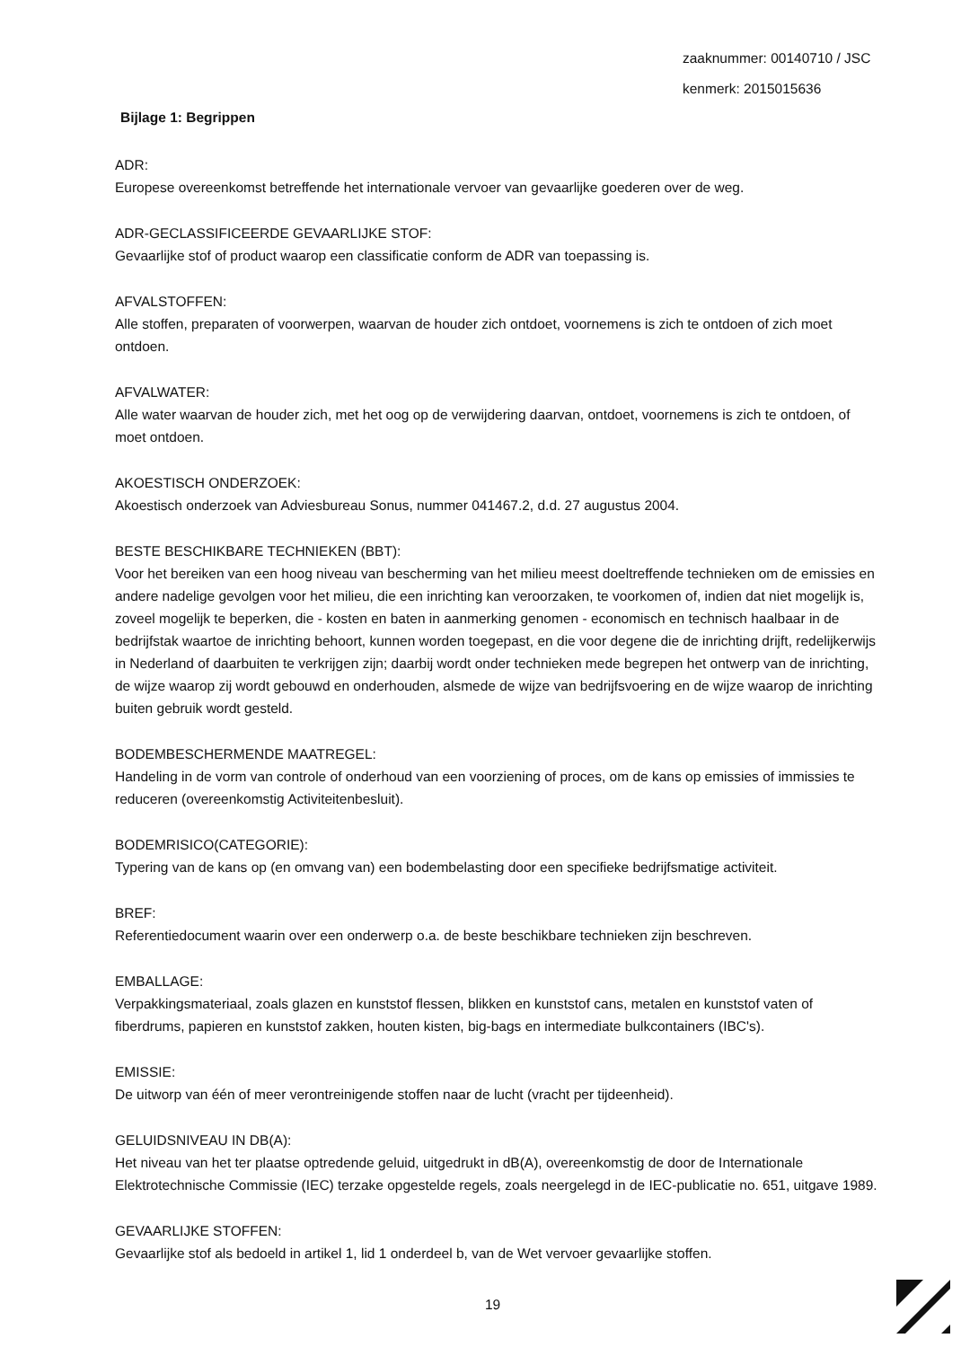zaaknummer: 00140710 / JSC
kenmerk: 2015015636
Bijlage 1: Begrippen
ADR:
Europese overeenkomst betreffende het internationale vervoer van gevaarlijke goederen over de weg.
ADR-GECLASSIFICEERDE GEVAARLIJKE STOF:
Gevaarlijke stof of product waarop een classificatie conform de ADR van toepassing is.
AFVALSTOFFEN:
Alle stoffen, preparaten of voorwerpen, waarvan de houder zich ontdoet, voornemens is zich te ontdoen of zich moet ontdoen.
AFVALWATER:
Alle water waarvan de houder zich, met het oog op de verwijdering daarvan, ontdoet, voornemens is zich te ontdoen, of moet ontdoen.
AKOESTISCH ONDERZOEK:
Akoestisch onderzoek van Adviesbureau Sonus, nummer 041467.2, d.d. 27 augustus 2004.
BESTE BESCHIKBARE TECHNIEKEN (BBT):
Voor het bereiken van een hoog niveau van bescherming van het milieu meest doeltreffende technieken om de emissies en andere nadelige gevolgen voor het milieu, die een inrichting kan veroorzaken, te voorkomen of, indien dat niet mogelijk is, zoveel mogelijk te beperken, die - kosten en baten in aanmerking genomen - economisch en technisch haalbaar in de bedrijfstak waartoe de inrichting behoort, kunnen worden toegepast, en die voor degene die de inrichting drijft, redelijkerwijs in Nederland of daarbuiten te verkrijgen zijn; daarbij wordt onder technieken mede begrepen het ontwerp van de inrichting, de wijze waarop zij wordt gebouwd en onderhouden, alsmede de wijze van bedrijfsvoering en de wijze waarop de inrichting buiten gebruik wordt gesteld.
BODEMBESCHERMENDE MAATREGEL:
Handeling in de vorm van controle of onderhoud van een voorziening of proces, om de kans op emissies of immissies te reduceren (overeenkomstig Activiteitenbesluit).
BODEMRISICO(CATEGORIE):
Typering van de kans op (en omvang van) een bodembelasting door een specifieke bedrijfsmatige activiteit.
BREF:
Referentiedocument waarin over een onderwerp o.a. de beste beschikbare technieken zijn beschreven.
EMBALLAGE:
Verpakkingsmateriaal, zoals glazen en kunststof flessen, blikken en kunststof cans, metalen en kunststof vaten of fiberdrums, papieren en kunststof zakken, houten kisten, big-bags en intermediate bulkcontainers (IBC's).
EMISSIE:
De uitworp van één of meer verontreinigende stoffen naar de lucht (vracht per tijdeenheid).
GELUIDSNIVEAU IN DB(A):
Het niveau van het ter plaatse optredende geluid, uitgedrukt in dB(A), overeenkomstig de door de Internationale Elektrotechnische Commissie (IEC) terzake opgestelde regels, zoals neergelegd in de IEC-publicatie no. 651, uitgave 1989.
GEVAARLIJKE STOFFEN:
Gevaarlijke stof als bedoeld in artikel 1, lid 1 onderdeel b, van de Wet vervoer gevaarlijke stoffen.
19